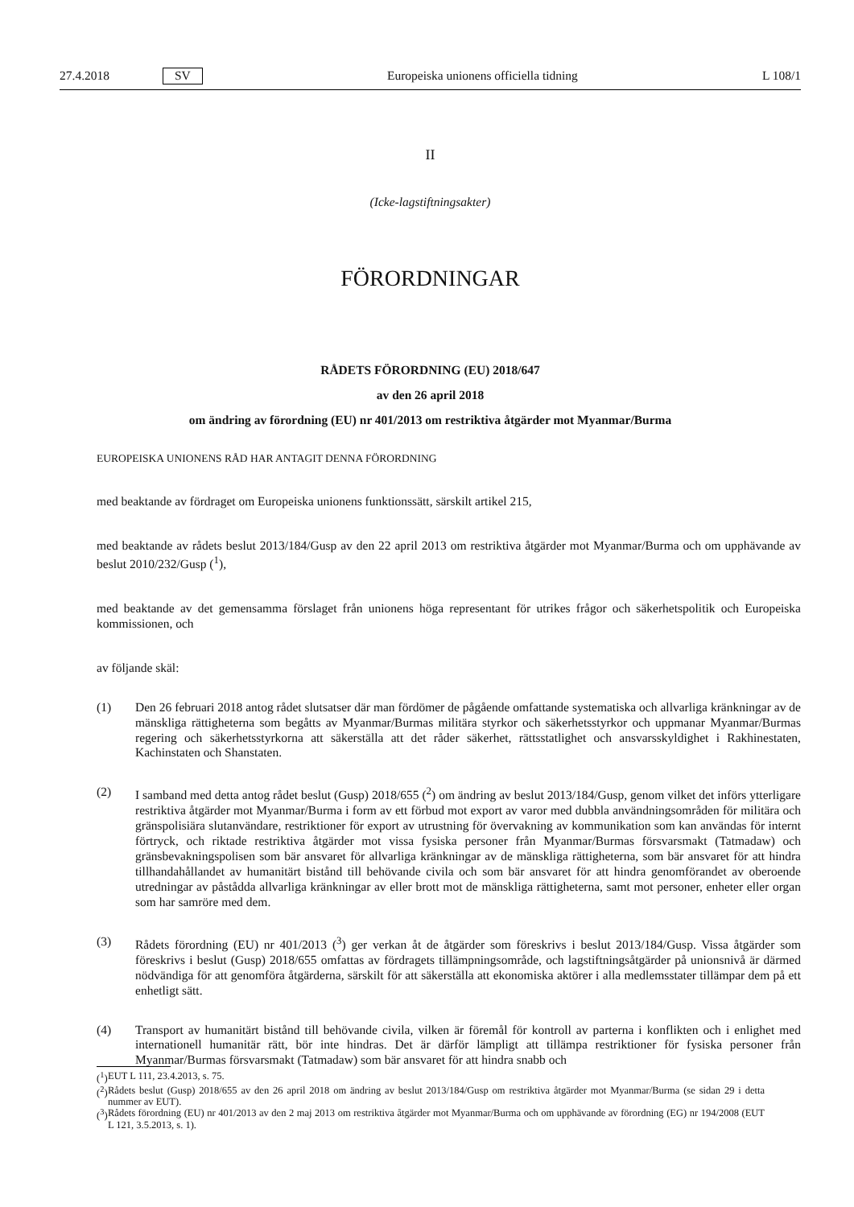27.4.2018 SV Europeiska unionens officiella tidning L 108/1
II
(Icke-lagstiftningsakter)
FÖRORDNINGAR
RÅDETS FÖRORDNING (EU) 2018/647
av den 26 april 2018
om ändring av förordning (EU) nr 401/2013 om restriktiva åtgärder mot Myanmar/Burma
EUROPEISKA UNIONENS RÅD HAR ANTAGIT DENNA FÖRORDNING
med beaktande av fördraget om Europeiska unionens funktionssätt, särskilt artikel 215,
med beaktande av rådets beslut 2013/184/Gusp av den 22 april 2013 om restriktiva åtgärder mot Myanmar/Burma och om upphävande av beslut 2010/232/Gusp (<sup>1</sup>),
med beaktande av det gemensamma förslaget från unionens höga representant för utrikes frågor och säkerhetspolitik och Europeiska kommissionen, och
av följande skäl:
(1) Den 26 februari 2018 antog rådet slutsatser där man fördömer de pågående omfattande systematiska och allvarliga kränkningar av de mänskliga rättigheterna som begåtts av Myanmar/Burmas militära styrkor och säkerhetsstyrkor och uppmanar Myanmar/Burmas regering och säkerhetsstyrkorna att säkerställa att det råder säkerhet, rättsstatlighet och ansvarsskyldighet i Rakhinestaten, Kachinstaten och Shanstaten.
(2) I samband med detta antog rådet beslut (Gusp) 2018/655 (<sup>2</sup>) om ändring av beslut 2013/184/Gusp, genom vilket det införs ytterligare restriktiva åtgärder mot Myanmar/Burma i form av ett förbud mot export av varor med dubbla användningsområden för militära och gränspolisiära slutanvändare, restriktioner för export av utrustning för övervakning av kommunikation som kan användas för internt förtryck, och riktade restriktiva åtgärder mot vissa fysiska personer från Myanmar/Burmas försvarsmakt (Tatmadaw) och gränsbevakningspolisen som bär ansvaret för allvarliga kränkningar av de mänskliga rättigheterna, som bär ansvaret för att hindra tillhanda­hållandet av humanitärt bistånd till behövande civila och som bär ansvaret för att hindra genomförandet av oberoende utredningar av påstådda allvarliga kränkningar av eller brott mot de mänskliga rättigheterna, samt mot personer, enheter eller organ som har samröre med dem.
(3) Rådets förordning (EU) nr 401/2013 (<sup>3</sup>) ger verkan åt de åtgärder som föreskrivs i beslut 2013/184/Gusp. Vissa åtgärder som föreskrivs i beslut (Gusp) 2018/655 omfattas av fördragets tillämpningsområde, och lagstiftnings­åtgärder på unionsnivå är därmed nödvändiga för att genomföra åtgärderna, särskilt för att säkerställa att ekonomiska aktörer i alla medlemsstater tillämpar dem på ett enhetligt sätt.
(4) Transport av humanitärt bistånd till behövande civila, vilken är föremål för kontroll av parterna i konflikten och i enlighet med internationell humanitär rätt, bör inte hindras. Det är därför lämpligt att tillämpa restriktioner för fysiska personer från Myanmar/Burmas försvarsmakt (Tatmadaw) som bär ansvaret för att hindra snabb och
(<sup>1</sup>) EUT L 111, 23.4.2013, s. 75.
(<sup>2</sup>)
Rådets beslut (Gusp) 2018/655 av den 26 april 2018 om ändring av beslut 2013/184/Gusp om restriktiva åtgärder mot Myanmar/Burma (se sidan 29 i detta nummer av EUT).
(<sup>3</sup>)
Rådets förordning (EU) nr 401/2013 av den 2 maj 2013 om restriktiva åtgärder mot Myanmar/Burma och om upphävande av förordning (EG) nr 194/2008 (EUT L 121, 3.5.2013, s. 1).